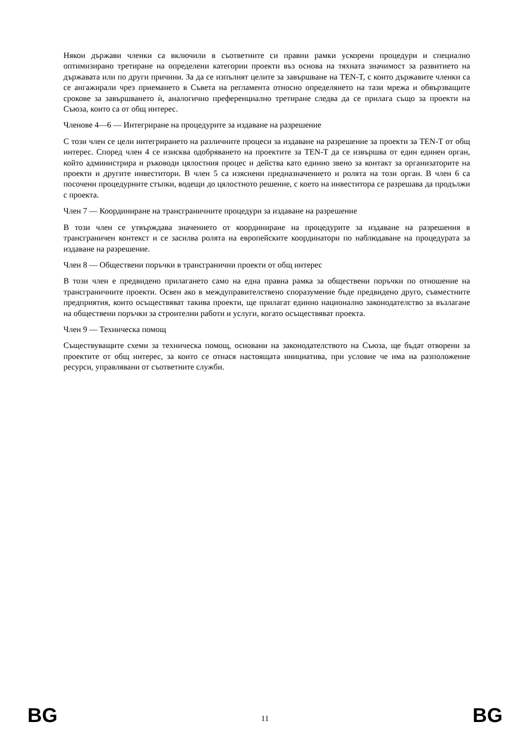Някои държави членки са включили в съответните си правни рамки ускорени процедури и специално оптимизирано третиране на определени категории проекти въз основа на тяхната значимост за развитието на държавата или по други причини. За да се изпълнят целите за завършване на TEN-T, с които държавите членки са се ангажирали чрез приемането в Съвета на регламента относно определянето на тази мрежа и обвързващите срокове за завършването ѝ, аналогично преференциално третиране следва да се прилага също за проекти на Съюза, които са от общ интерес.
Членове 4—6 — Интегриране на процедурите за издаване на разрешение
С този член се цели интегрирането на различните процеси за издаване на разрешение за проекти за TEN-T от общ интерес. Според член 4 се изисква одобряването на проектите за TEN-T да се извършва от един единен орган, който администрира и ръководи цялостния процес и действа като единно звено за контакт за организаторите на проекти и другите инвеститори. В член 5 са изяснени предназначението и ролята на този орган. В член 6 са посочени процедурните стъпки, водещи до цялостното решение, с което на инвеститора се разрешава да продължи с проекта.
Член 7 — Координиране на трансграничните процедури за издаване на разрешение
В този член се утвърждава значението от координиране на процедурите за издаване на разрешения в трансграничен контекст и се засилва ролята на европейските координатори по наблюдаване на процедурата за издаване на разрешение.
Член 8 — Обществени поръчки в трансгранични проекти от общ интерес
В този член е предвидено прилагането само на една правна рамка за обществени поръчки по отношение на трансграничните проекти. Освен ако в междуправителствено споразумение бъде предвидено друго, съвместните предприятия, които осъществяват такива проекти, ще прилагат единно национално законодателство за възлагане на обществени поръчки за строителни работи и услуги, когато осъществяват проекта.
Член 9 — Техническа помощ
Съществуващите схеми за техническа помощ, основани на законодателството на Съюза, ще бъдат отворени за проектите от общ интерес, за които се отнася настоящата инициатива, при условие че има на разположение ресурси, управлявани от съответните служби.
BG 11 BG